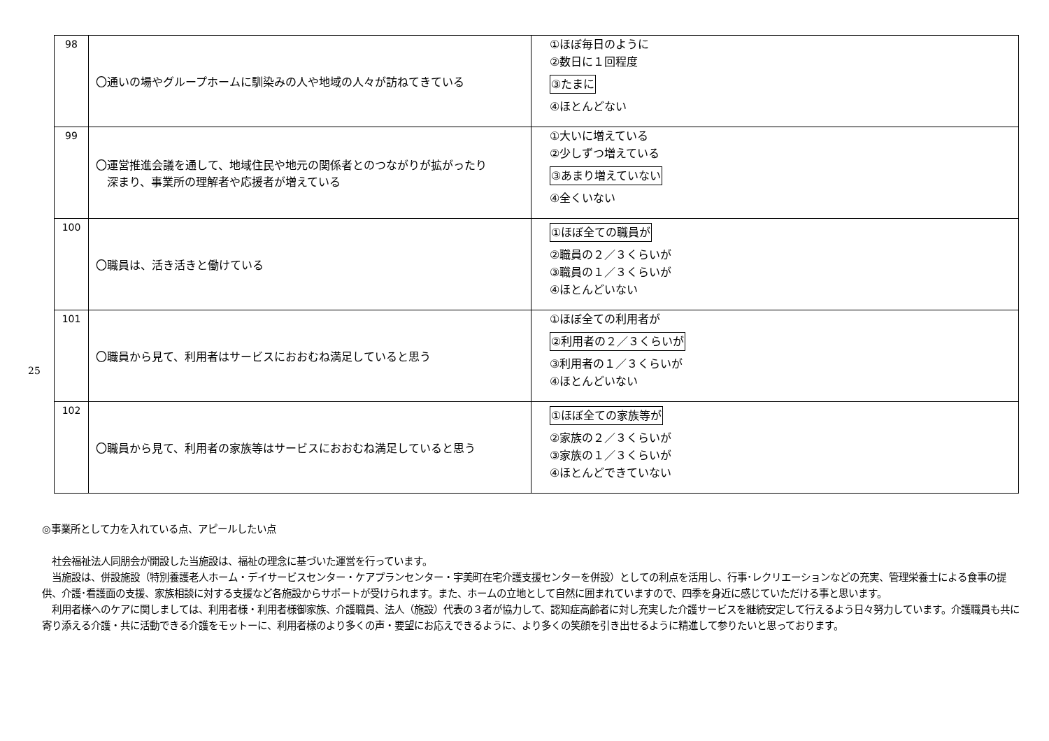| 98 | 〇通いの場やグループホームに馴染みの人や地域の人々が訪ねてきている | ①ほぼ毎日のように ②数日に１回程度 ③たまに ④ほとんどない |
| 99 | 〇運営推進会議を通して、地域住民や地元の関係者とのつながりが拡がったり 深まり、事業所の理解者や応援者が増えている | ①大いに増えている ②少しずつ増えている ③あまり増えていない ④全くいない |
| 100 | 〇職員は、活き活きと働けている | ①ほぼ全ての職員が ②職員の２／３くらいが ③職員の１／３くらいが ④ほとんどいない |
| 101 | 〇職員から見て、利用者はサービスにおおむね満足していると思う | ①ほぼ全ての利用者が ②利用者の２／３くらいが ③利用者の１／３くらいが ④ほとんどいない |
| 102 | 〇職員から見て、利用者の家族等はサービスにおおむね満足していると思う | ①ほぼ全ての家族等が ②家族の２／３くらいが ③家族の１／３くらいが ④ほとんどできていない |
25
◎事業所として力を入れている点、アピールしたい点
　社会福祉法人同朋会が開設した当施設は、福祉の理念に基づいた運営を行っています。
　当施設は、併設施設（特別養護老人ホーム・デイサービスセンター・ケアプランセンター・宇美町在宅介護支援センターを併設）としての利点を活用し、行事･レクリエーションなどの充実、管理栄養士による食事の提供、介護･看護面の支援、家族相談に対する支援など各施設からサポートが受けられます。また、ホームの立地として自然に囲まれていますので、四季を身近に感じていただける事と思います。
　利用者様へのケアに関しましては、利用者様・利用者様御家族、介護職員、法人（施設）代表の３者が協力して、認知症高齢者に対し充実した介護サービスを継続安定して行えるよう日々努力しています。介護職員も共に寄り添える介護・共に活動できる介護をモットーに、利用者様のより多くの声・要望にお応えできるように、より多くの笑顔を引き出せるように精進して参りたいと思っております。